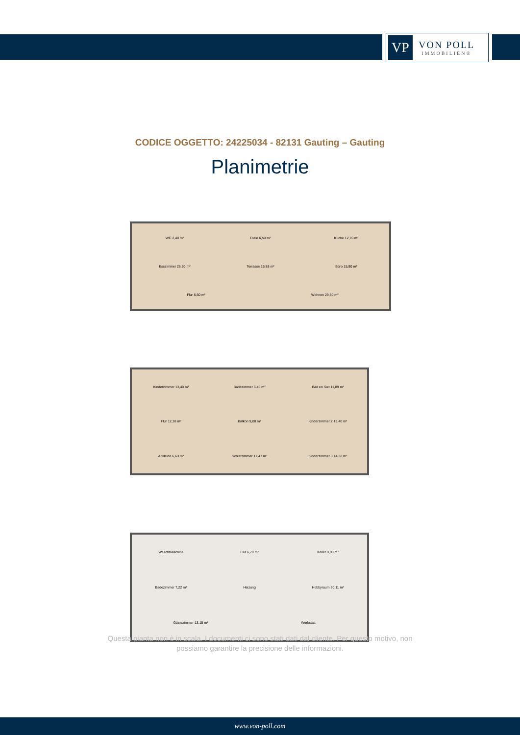VP
VON POLL
IMMOBILIEN®
CODICE OGGETTO: 24225034 - 82131 Gauting – Gauting
Planimetrie
WC 2,40 m²
Diele 6,50 m²
Küche 12,70 m²
Esszimmer 26,50 m²
Terrasse 16,88 m²
Büro 15,80 m²
Flur 6,50 m²
Wohnen 29,50 m²
Kinderzimmer 13,40 m²
Badezimmer 6,46 m²
Bad en Suit 11,89 m²
Flur 12,18 m²
Balkon 9,00 m²
Kinderzimmer 2 13,40 m²
Ankleide 6,63 m²
Schlafzimmer 17,47 m²
Kinderzimmer 3 14,32 m²
Waschmaschine
Flur 6,70 m²
Keller 9,00 m²
Badezimmer 7,22 m²
Heizung
Hobbyraum 30,11 m²
Gästezimmer 13,15 m²
Werkstatt
Questa pianta non è in scala. I documenti ci sono stati dati dal cliente. Per questo motivo, non
possiamo garantire la precisione delle informazioni.
www.von-poll.com